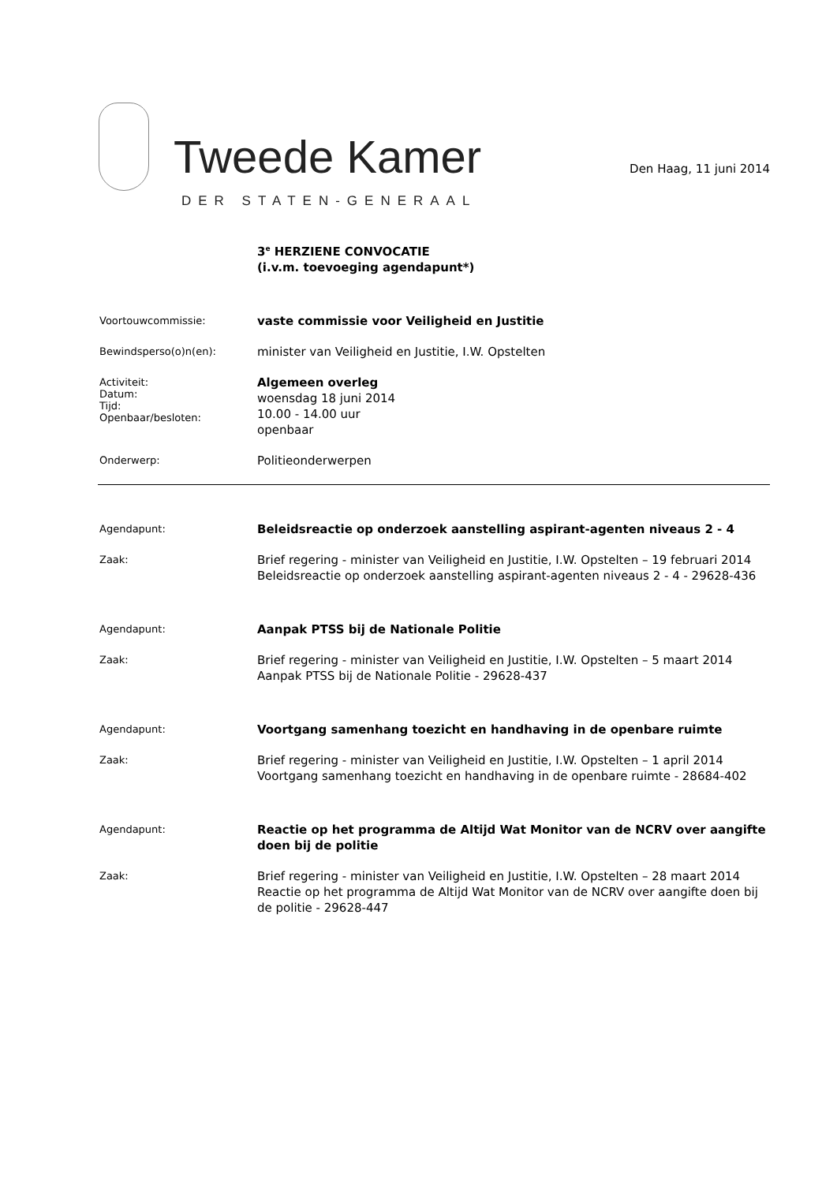Tweede Kamer
DER STATEN-GENERAAL
Den Haag, 11 juni 2014
3<sup>e</sup> HERZIENE CONVOCATIE
(i.v.m. toevoeging agendapunt*)
Voortouwcommissie:
vaste commissie voor Veiligheid en Justitie
Bewindsperso(o)n(en):
minister van Veiligheid en Justitie, I.W. Opstelten
Activiteit:
Datum:
Tijd:
Openbaar/besloten:
Algemeen overleg
woensdag 18 juni 2014
10.00 - 14.00 uur
openbaar
Onderwerp:
Politieonderwerpen
Agendapunt:
Beleidsreactie op onderzoek aanstelling aspirant-agenten niveaus 2 - 4
Zaak:
Brief regering - minister van Veiligheid en Justitie, I.W. Opstelten – 19 februari 2014
Beleidsreactie op onderzoek aanstelling aspirant-agenten niveaus 2 - 4 - 29628-436
Agendapunt:
Aanpak PTSS bij de Nationale Politie
Zaak:
Brief regering - minister van Veiligheid en Justitie, I.W. Opstelten – 5 maart 2014
Aanpak PTSS bij de Nationale Politie - 29628-437
Agendapunt:
Voortgang samenhang toezicht en handhaving in de openbare ruimte
Zaak:
Brief regering - minister van Veiligheid en Justitie, I.W. Opstelten – 1 april 2014
Voortgang samenhang toezicht en handhaving in de openbare ruimte - 28684-402
Agendapunt:
Reactie op het programma de Altijd Wat Monitor van de NCRV over aangifte doen bij de politie
Zaak:
Brief regering - minister van Veiligheid en Justitie, I.W. Opstelten – 28 maart 2014
Reactie op het programma de Altijd Wat Monitor van de NCRV over aangifte doen bij de politie - 29628-447